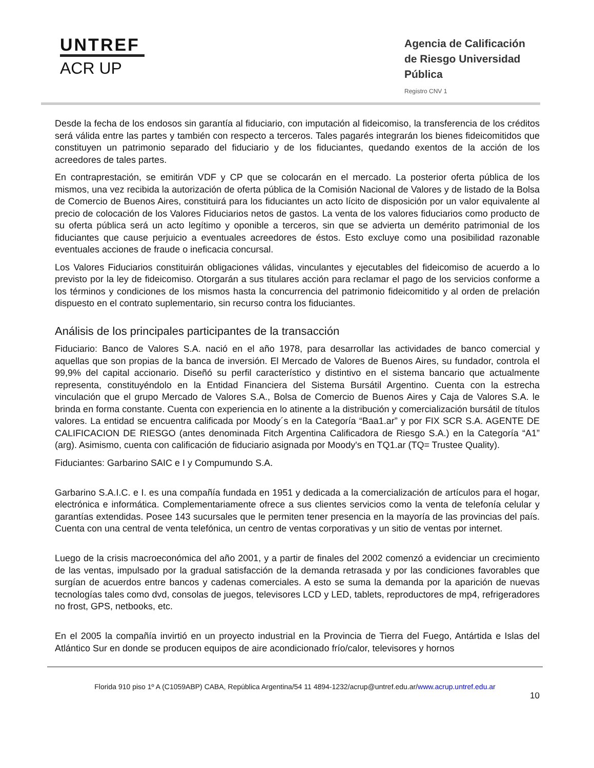UNTREF
ACR UP
Agencia de Calificación de Riesgo Universidad Pública
Registro CNV 1
Desde la fecha de los endosos sin garantía al fiduciario, con imputación al fideicomiso, la transferencia de los créditos será válida entre las partes y también con respecto a terceros. Tales pagarés integrarán los bienes fideicomitidos que constituyen un patrimonio separado del fiduciario y de los fiduciantes, quedando exentos de la acción de los acreedores de tales partes.
En contraprestación, se emitirán VDF y CP que se colocarán en el mercado. La posterior oferta pública de los mismos, una vez recibida la autorización de oferta pública de la Comisión Nacional de Valores y de listado de la Bolsa de Comercio de Buenos Aires, constituirá para los fiduciantes un acto lícito de disposición por un valor equivalente al precio de colocación de los Valores Fiduciarios netos de gastos. La venta de los valores fiduciarios como producto de su oferta pública será un acto legítimo y oponible a terceros, sin que se advierta un demérito patrimonial de los fiduciantes que cause perjuicio a eventuales acreedores de éstos. Esto excluye como una posibilidad razonable eventuales acciones de fraude o ineficacia concursal.
Los Valores Fiduciarios constituirán obligaciones válidas, vinculantes y ejecutables del fideicomiso de acuerdo a lo previsto por la ley de fideicomiso. Otorgarán a sus titulares acción para reclamar el pago de los servicios conforme a los términos y condiciones de los mismos hasta la concurrencia del patrimonio fideicomitido y al orden de prelación dispuesto en el contrato suplementario, sin recurso contra los fiduciantes.
Análisis de los principales participantes de la transacción
Fiduciario: Banco de Valores S.A. nació en el año 1978, para desarrollar las actividades de banco comercial y aquellas que son propias de la banca de inversión. El Mercado de Valores de Buenos Aires, su fundador, controla el 99,9% del capital accionario. Diseñó su perfil característico y distintivo en el sistema bancario que actualmente representa, constituyéndolo en la Entidad Financiera del Sistema Bursátil Argentino. Cuenta con la estrecha vinculación que el grupo Mercado de Valores S.A., Bolsa de Comercio de Buenos Aires y Caja de Valores S.A. le brinda en forma constante. Cuenta con experiencia en lo atinente a la distribución y comercialización bursátil de títulos valores. La entidad se encuentra calificada por Moody´s en la Categoría “Baa1.ar” y por FIX SCR S.A. AGENTE DE CALIFICACION DE RIESGO (antes denominada Fitch Argentina Calificadora de Riesgo S.A.) en la Categoría “A1” (arg). Asimismo, cuenta con calificación de fiduciario asignada por Moody's en TQ1.ar (TQ= Trustee Quality).
Fiduciantes: Garbarino SAIC e I y Compumundo S.A.
Garbarino S.A.I.C. e I. es una compañía fundada en 1951 y dedicada a la comercialización de artículos para el hogar, electrónica e informática. Complementariamente ofrece a sus clientes servicios como la venta de telefonía celular y garantías extendidas. Posee 143 sucursales que le permiten tener presencia en la mayoría de las provincias del país. Cuenta con una central de venta telefónica, un centro de ventas corporativas y un sitio de ventas por internet.
Luego de la crisis macroeconómica del año 2001, y a partir de finales del 2002 comenzó a evidenciar un crecimiento de las ventas, impulsado por la gradual satisfacción de la demanda retrasada y por las condiciones favorables que surgían de acuerdos entre bancos y cadenas comerciales. A esto se suma la demanda por la aparición de nuevas tecnologías tales como dvd, consolas de juegos, televisores LCD y LED, tablets, reproductores de mp4, refrigeradores no frost, GPS, netbooks, etc.
En el 2005 la compañía invirtió en un proyecto industrial en la Provincia de Tierra del Fuego, Antártida e Islas del Atlántico Sur en donde se producen equipos de aire acondicionado frío/calor, televisores y hornos
Florida 910 piso 1º A (C1059ABP) CABA, República Argentina/54 11 4894-1232/acrup@untref.edu.ar/www.acrup.untref.edu.ar
10